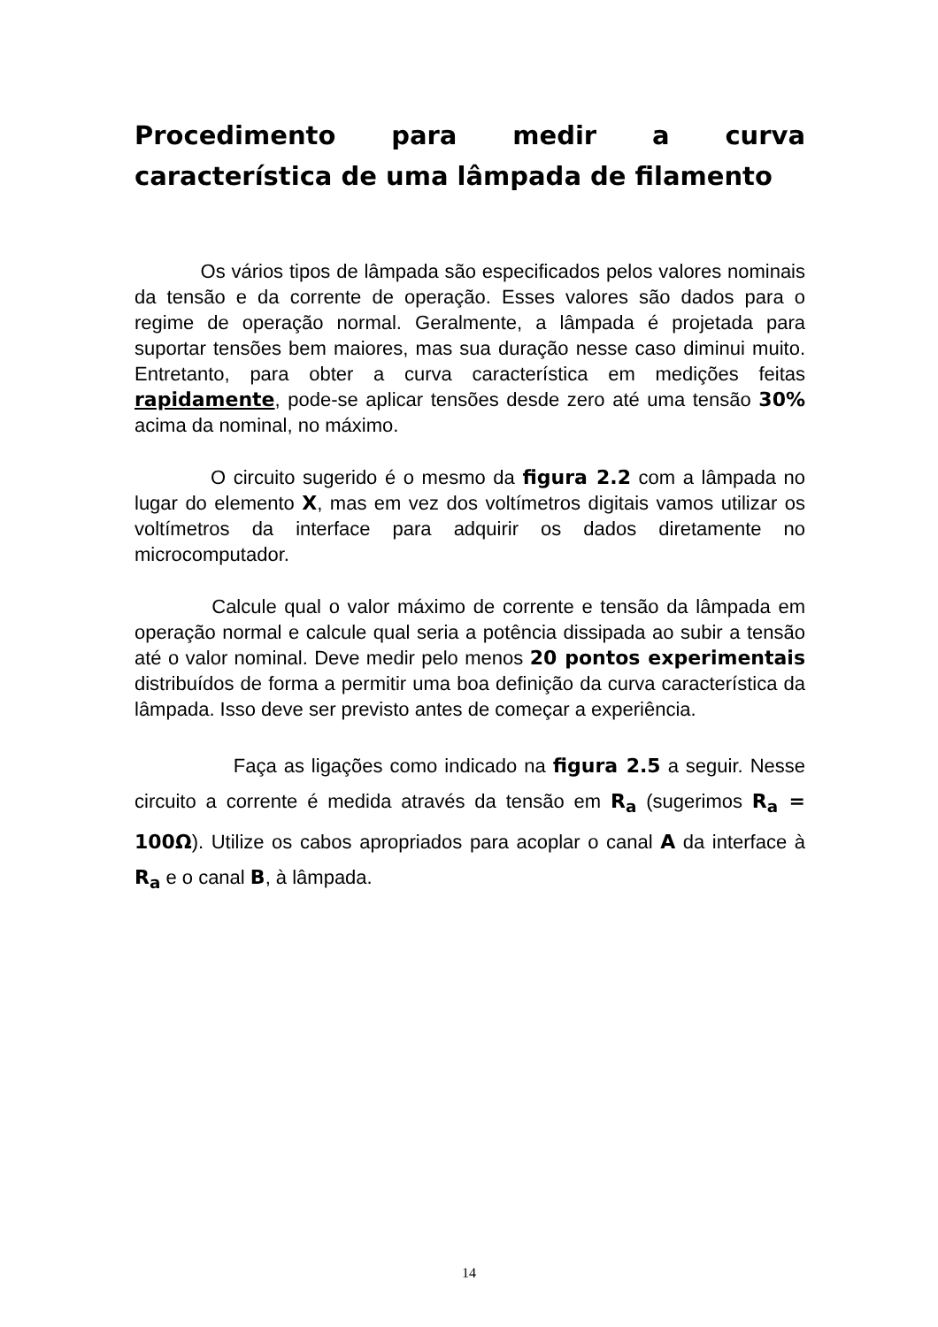Procedimento para medir a curva característica de uma lâmpada de filamento
Os vários tipos de lâmpada são especificados pelos valores nominais da tensão e da corrente de operação. Esses valores são dados para o regime de operação normal. Geralmente, a lâmpada é projetada para suportar tensões bem maiores, mas sua duração nesse caso diminui muito. Entretanto, para obter a curva característica em medições feitas rapidamente, pode-se aplicar tensões desde zero até uma tensão 30% acima da nominal, no máximo.
O circuito sugerido é o mesmo da figura 2.2 com a lâmpada no lugar do elemento X, mas em vez dos voltímetros digitais vamos utilizar os voltímetros da interface para adquirir os dados diretamente no microcomputador.
Calcule qual o valor máximo de corrente e tensão da lâmpada em operação normal e calcule qual seria a potência dissipada ao subir a tensão até o valor nominal. Deve medir pelo menos 20 pontos experimentais distribuídos de forma a permitir uma boa definição da curva característica da lâmpada. Isso deve ser previsto antes de começar a experiência.
Faça as ligações como indicado na figura 2.5 a seguir. Nesse circuito a corrente é medida através da tensão em R<sub>a</sub> (sugerimos R<sub>a</sub> = 100Ω). Utilize os cabos apropriados para acoplar o canal A da interface à R<sub>a</sub> e o canal B, à lâmpada.
14